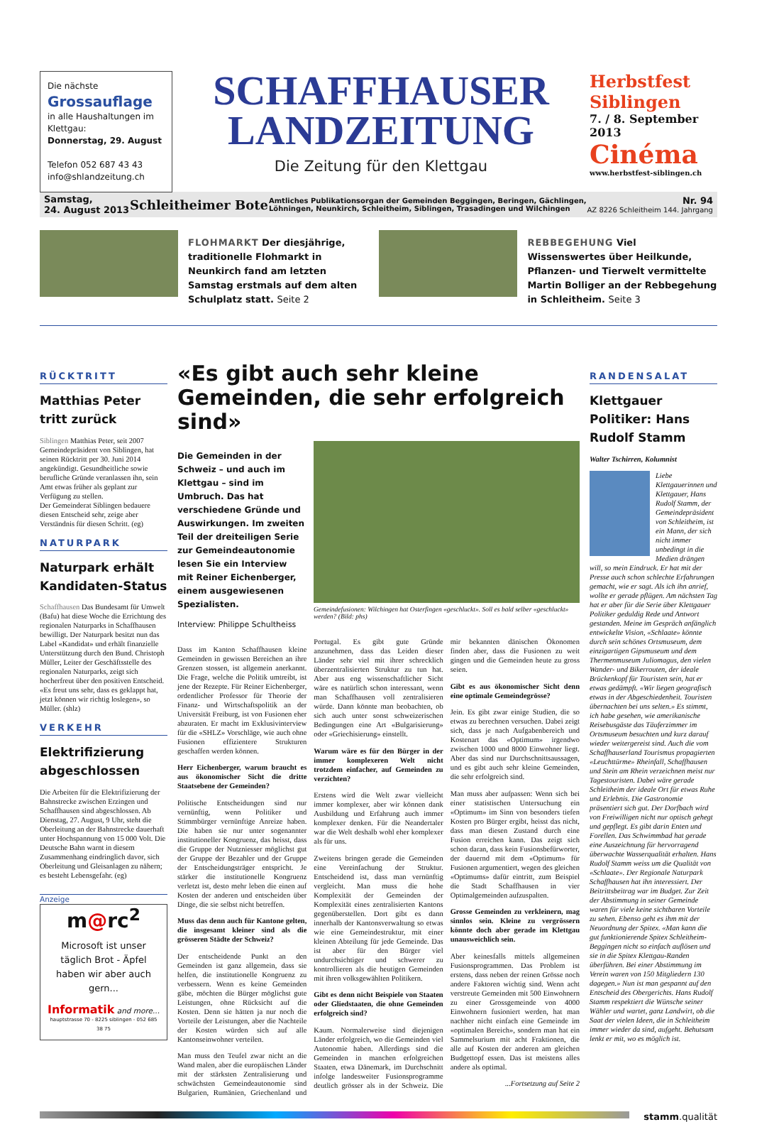Die nächste
Grossauflage
in alle Haushaltungen im Klettgau:
Donnerstag, 29. August
Telefon 052 687 43 43
info@shlandzeitung.ch
SCHAFFHAUSER
LANDZEITUNG
Die Zeitung für den Klettgau
Herbstfest Siblingen
7. / 8. September 2013
Cinéma
www.herbstfest-siblingen.ch
Samstag,
24. August 2013 Schleitheimer Bote Amtliches Publikationsorgan der Gemeinden Beggingen, Beringen, Gächlingen,
Löhningen, Neunkirch, Schleitheim, Siblingen, Trasadingen und Wilchingen Nr. 94
AZ 8226 Schleitheim 144. Jahrgang
FLOHMARKT Der diesjährige, traditionelle Flohmarkt in Neunkirch fand am letzten Samstag erstmals auf dem alten Schulplatz statt. Seite 2
REBBEGEHUNG Viel Wissenswertes über Heilkunde, Pflanzen- und Tierwelt vermittelte Martin Bolliger an der Rebbegehung in Schleitheim. Seite 3
RÜCKTRITT
Matthias Peter tritt zurück
Siblingen Matthias Peter, seit 2007 Gemeindepräsident von Siblingen, hat seinen Rücktritt per 30. Juni 2014 angekündigt. Gesundheitliche sowie berufliche Gründe veranlassen ihn, sein Amt etwas früher als geplant zur Verfügung zu stellen.
Der Gemeinderat Siblingen bedauere diesen Entscheid sehr, zeige aber Verständnis für diesen Schritt. (eg)
NATURPARK
Naturpark erhält Kandidaten-Status
Schaffhausen Das Bundesamt für Umwelt (Bafu) hat diese Woche die Errichtung des regionalen Naturparks in Schaffhausen bewilligt. Der Naturpark besitzt nun das Label «Kandidat» und erhält finanzielle Unterstützung durch den Bund. Christoph Müller, Leiter der Geschäftsstelle des regionalen Naturparks, zeigt sich hocherfreut über den positiven Entscheid. «Es freut uns sehr, dass es geklappt hat, jetzt können wir richtig loslegen», so Müller. (shlz)
VERKEHR
Elektrifizierung abgeschlossen
Die Arbeiten für die Elektrifizierung der Bahnstrecke zwischen Erzingen und Schaffhausen sind abgeschlossen. Ab Dienstag, 27. August, 9 Uhr, steht die Oberleitung an der Bahnstrecke dauerhaft unter Hochspannung von 15 000 Volt. Die Deutsche Bahn warnt in diesem Zusammenhang eindringlich davor, sich Oberleitung und Gleisanlagen zu nähern; es besteht Lebensgefahr. (eg)
Anzeige
m@rc<sup>2</sup>
Microsoft ist unser täglich Brot - Äpfel haben wir aber auch gern...
Informatik and more...
hauptstrasse 70 - 8225 siblingen - 052 685 38 75
«Es gibt auch sehr kleine Gemeinden, die sehr erfolgreich sind»
Die Gemeinden in der Schweiz – und auch im Klettgau – sind im Umbruch. Das hat verschiedene Gründe und Auswirkungen. Im zweiten Teil der dreiteiligen Serie zur Gemeindeautonomie lesen Sie ein Interview mit Reiner Eichenberger, einem ausgewiesenen Spezialisten.
Interview: Philippe Schultheiss
Gemeindefusionen: Wilchingen hat Osterfingen «geschluckt». Soll es bald selber «geschluckt» werden? (Bild: phs)
Dass im Kanton Schaffhausen kleine Gemeinden in gewissen Bereichen an ihre Grenzen stossen, ist allgemein anerkannt. Die Frage, welche die Politik umtreibt, ist jene der Rezepte. Für Reiner Eichenberger, ordentlicher Professor für Theorie der Finanz- und Wirtschaftspolitik an der Universität Freiburg, ist von Fusionen eher abzuraten. Er macht im Exklusivinterview für die «SHLZ» Vorschläge, wie auch ohne Fusionen effizientere Strukturen geschaffen werden können.
Herr Eichenberger, warum braucht es aus ökonomischer Sicht die dritte Staatsebene der Gemeinden?
Politische Entscheidungen sind nur vernünftig, wenn Politiker und Stimmbürger vernünftige Anreize haben. Die haben sie nur unter sogenannter institutioneller Kongruenz, das heisst, dass die Gruppe der Nutzniesser möglichst gut der Gruppe der Bezahler und der Gruppe der Entscheidungsträger entspricht. Je stärker die institutionelle Kongruenz verletzt ist, desto mehr leben die einen auf Kosten der anderen und entscheiden über Dinge, die sie selbst nicht betreffen.
Muss das denn auch für Kantone gelten, die insgesamt kleiner sind als die grösseren Städte der Schweiz?
Der entscheidende Punkt an den Gemeinden ist ganz allgemein, dass sie helfen, die institutionelle Kongruenz zu verbessern. Wenn es keine Gemeinden gäbe, möchten die Bürger möglichst gute Leistungen, ohne Rücksicht auf die Kosten. Denn sie hätten ja nur noch die Vorteile der Leistungen, aber die Nachteile der Kosten würden sich auf alle Kantonseinwohner verteilen.
Man muss den Teufel zwar nicht an die Wand malen, aber die europäischen Länder mit der stärksten Zentralisierung und schwächsten Gemeindeautonomie sind Bulgarien, Rumänien, Griechenland und Portugal. Es gibt gute Gründe anzunehmen, dass das Leiden dieser Länder sehr viel mit ihrer schrecklich überzentralisierten Struktur zu tun hat. Aber aus eng wissenschaftlicher Sicht wäre es natürlich schon interessant, wenn man Schaffhausen voll zentralisieren würde. Dann könnte man beobachten, ob sich auch unter sonst schweizerischen Bedingungen eine Art «Bulgarisierung» oder «Griechisierung» einstellt.
Warum wäre es für den Bürger in der immer komplexeren Welt nicht trotzdem einfacher, auf Gemeinden zu verzichten?
Erstens wird die Welt zwar vielleicht immer komplexer, aber wir können dank Ausbildung und Erfahrung auch immer komplexer denken. Für die Neandertaler war die Welt deshalb wohl eher komplexer als für uns.
Zweitens bringen gerade die Gemeinden eine Vereinfachung der Struktur. Entscheidend ist, dass man vernünftig vergleicht. Man muss die hohe Komplexität der Gemeinden der Komplexität eines zentralisierten Kantons gegenüberstellen. Dort gibt es dann innerhalb der Kantonsverwaltung so etwas wie eine Gemeindestruktur, mit einer kleinen Abteilung für jede Gemeinde. Das ist aber für den Bürger viel undurchsichtiger und schwerer zu kontrollieren als die heutigen Gemeinden mit ihren volksgewählten Politikern.
Gibt es denn nicht Beispiele von Staaten oder Gliedstaaten, die ohne Gemeinden erfolgreich sind?
Kaum. Normalerweise sind diejenigen Länder erfolgreich, wo die Gemeinden viel Autonomie haben. Allerdings sind die Gemeinden in manchen erfolgreichen Staaten, etwa Dänemark, im Durchschnitt infolge landesweiter Fusionsprogramme deutlich grösser als in der Schweiz. Die mir bekannten dänischen Ökonomen finden aber, dass die Fusionen zu weit gingen und die Gemeinden heute zu gross seien.
Gibt es aus ökonomischer Sicht denn eine optimale Gemeindegrösse?
Jein. Es gibt zwar einige Studien, die so etwas zu berechnen versuchen. Dabei zeigt sich, dass je nach Aufgabenbereich und Kostenart das «Optimum» irgendwo zwischen 1000 und 8000 Einwohner liegt. Aber das sind nur Durchschnittsaussagen, und es gibt auch sehr kleine Gemeinden, die sehr erfolgreich sind.
Man muss aber aufpassen: Wenn sich bei einer statistischen Untersuchung ein «Optimum» im Sinn von besonders tiefen Kosten pro Bürger ergibt, heisst das nicht, dass man diesen Zustand durch eine Fusion erreichen kann. Das zeigt sich schon daran, dass kein Fusionsbefürworter, der dauernd mit dem «Optimum» für Fusionen argumentiert, wegen des gleichen «Optimums» dafür eintritt, zum Beispiel die Stadt Schaffhausen in vier Optimalgemeinden aufzuspalten.
Grosse Gemeinden zu verkleinern, mag sinnlos sein. Kleine zu vergrössern könnte doch aber gerade im Klettgau unausweichlich sein.
Aber keinesfalls mittels allgemeinen Fusionsprogrammen. Das Problem ist erstens, dass neben der reinen Grösse noch andere Faktoren wichtig sind. Wenn acht verstreute Gemeinden mit 500 Einwohnern zu einer Grossgemeinde von 4000 Einwohnern fusioniert werden, hat man nachher nicht einfach eine Gemeinde im «optimalen Bereich», sondern man hat ein Sammelsurium mit acht Fraktionen, die alle auf Kosten der anderen am gleichen Budgettopf essen. Das ist meistens alles andere als optimal.
...Fortsetzung auf Seite 2
RANDENSALAT
Klettgauer Politiker: Hans Rudolf Stamm
Walter Tschirren, Kolumnist
Liebe Klettgauerinnen und Klettgauer, Hans Rudolf Stamm, der Gemeindepräsident von Schleitheim, ist ein Mann, der sich nicht immer unbedingt in die Medien drängen will, so mein Eindruck. Er hat mit der Presse auch schon schlechte Erfahrungen gemacht, wie er sagt. Als ich ihn anrief, wollte er gerade pflügen. Am nächsten Tag hat er aber für die Serie über Klettgauer Politiker geduldig Rede und Antwort gestanden. Meine im Gespräch anfänglich entwickelte Vision, «Schlaate» könnte durch sein schönes Ortsmuseum, dem einzigartigen Gipsmuseum und dem Thermenmuseum Juliomagus, den vielen Wander- und Bikerrouten, der ideale Brückenkopf für Touristen sein, hat er etwas gedämpft. «Wir liegen geografisch etwas in der Abgeschiedenheit. Touristen übernachten bei uns selten.» Es stimmt, ich habe gesehen, wie amerikanische Reisebusgäste das Täuferzimmer im Ortsmuseum besuchten und kurz darauf wieder weitergereist sind. Auch die vom Schaffhauserland Tourismus propagierten «Leuchttürme» Rheinfall, Schaffhausen und Stein am Rhein verzeichnen meist nur Tagestouristen. Dabei wäre gerade Schleitheim der ideale Ort für etwas Ruhe und Erlebnis. Die Gastronomie präsentiert sich gut. Der Dorfbach wird von Freiwilligen nicht nur optisch gehegt und gepflegt. Es gibt darin Enten und Forellen. Das Schwimmbad hat gerade eine Auszeichnung für hervorragend überwachte Wasserqualität erhalten. Hans Rudolf Stamm weiss um die Qualität von «Schlaate». Der Regionale Naturpark Schaffhausen hat ihn interessiert. Der Beitrittsbeitrag war im Budget. Zur Zeit der Abstimmung in seiner Gemeinde waren für viele keine sichtbaren Vorteile zu sehen. Ebenso geht es ihm mit der Neuordnung der Spitex. «Man kann die gut funktionierende Spitex Schleitheim-Beggingen nicht so einfach auflösen und sie in die Spitex Klettgau-Randen überführen. Bei einer Abstimmung im Verein waren von 150 Mitgliedern 130 dagegen.» Nun ist man gespannt auf den Entscheid des Obergerichts. Hans Rudolf Stamm respektiert die Wünsche seiner Wähler und wartet, ganz Landwirt, ob die Saat der vielen Ideen, die in Schleitheim immer wieder da sind, aufgeht. Behutsam lenkt er mit, wo es möglich ist.
stamm.qualität